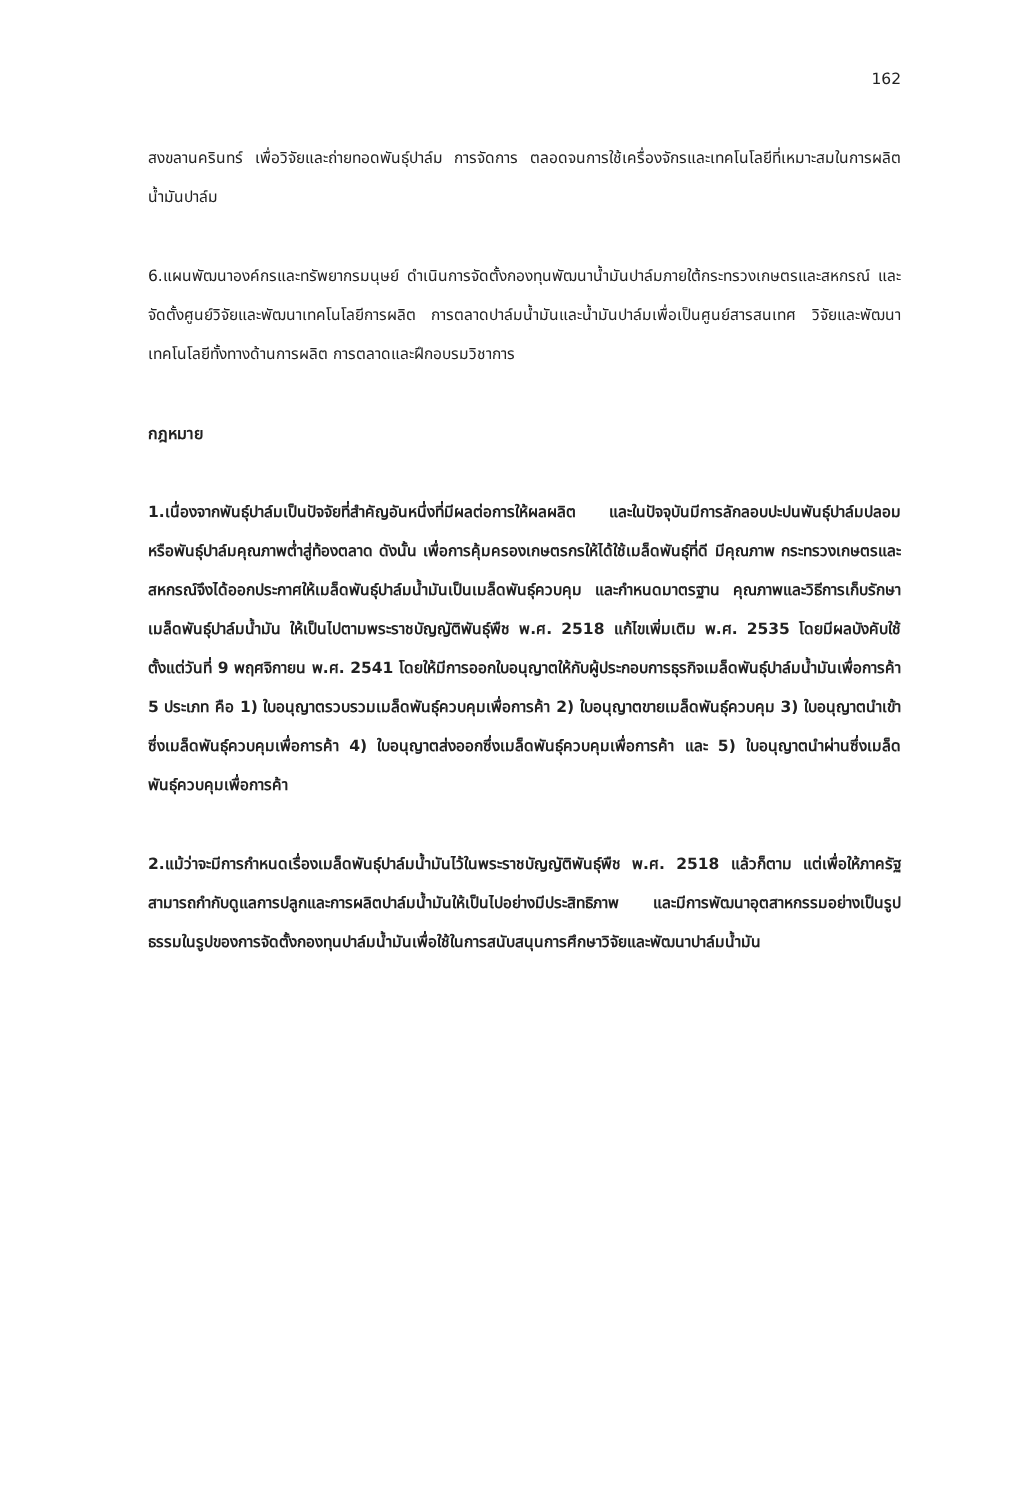162
สงขลานครินทร์ เพื่อวิจัยและถ่ายทอดพันธุ์ปาล์ม การจัดการ ตลอดจนการใช้เครื่องจักรและเทคโนโลยีที่เหมาะสมในการผลิตน้ำมันปาล์ม
6.แผนพัฒนาองค์กรและทรัพยากรมนุษย์ ดำเนินการจัดตั้งกองทุนพัฒนาน้ำมันปาล์มภายใต้กระทรวงเกษตรและสหกรณ์ และจัดตั้งศูนย์วิจัยและพัฒนาเทคโนโลยีการผลิต การตลาดปาล์มน้ำมันและน้ำมันปาล์มเพื่อเป็นศูนย์สารสนเทศ วิจัยและพัฒนาเทคโนโลยีทั้งทางด้านการผลิต การตลาดและฝึกอบรมวิชาการ
กฎหมาย
1.เนื่องจากพันธุ์ปาล์มเป็นปัจจัยที่สำคัญอันหนึ่งที่มีผลต่อการให้ผลผลิต และในปัจจุบันมีการลักลอบปะปนพันธุ์ปาล์มปลอม หรือพันธุ์ปาล์มคุณภาพต่ำสู่ท้องตลาด ดังนั้น เพื่อการคุ้มครองเกษตรกรให้ได้ใช้เมล็ดพันธุ์ที่ดี มีคุณภาพ กระทรวงเกษตรและสหกรณ์จึงได้ออกประกาศให้เมล็ดพันธุ์ปาล์มน้ำมันเป็นเมล็ดพันธุ์ควบคุม และกำหนดมาตรฐาน คุณภาพและวิธีการเก็บรักษาเมล็ดพันธุ์ปาล์มน้ำมัน ให้เป็นไปตามพระราชบัญญัติพันธุ์พืช พ.ศ. 2518 แก้ไขเพิ่มเติม พ.ศ. 2535 โดยมีผลบังคับใช้ตั้งแต่วันที่ 9 พฤศจิกายน พ.ศ. 2541 โดยให้มีการออกใบอนุญาตให้กับผู้ประกอบการธุรกิจเมล็ดพันธุ์ปาล์มน้ำมันเพื่อการค้า 5 ประเภท คือ 1) ใบอนุญาตรวบรวมเมล็ดพันธุ์ควบคุมเพื่อการค้า 2) ใบอนุญาตขายเมล็ดพันธุ์ควบคุม 3) ใบอนุญาตนำเข้าซึ่งเมล็ดพันธุ์ควบคุมเพื่อการค้า 4) ใบอนุญาตส่งออกซึ่งเมล็ดพันธุ์ควบคุมเพื่อการค้า และ 5) ใบอนุญาตนำผ่านซึ่งเมล็ดพันธุ์ควบคุมเพื่อการค้า
2.แม้ว่าจะมีการกำหนดเรื่องเมล็ดพันธุ์ปาล์มน้ำมันไว้ในพระราชบัญญัติพันธุ์พืช พ.ศ. 2518 แล้วก็ตาม แต่เพื่อให้ภาครัฐสามารถกำกับดูแลการปลูกและการผลิตปาล์มน้ำมันให้เป็นไปอย่างมีประสิทธิภาพ และมีการพัฒนาอุตสาหกรรมอย่างเป็นรูปธรรมในรูปของการจัดตั้งกองทุนปาล์มน้ำมันเพื่อใช้ในการสนับสนุนการศึกษาวิจัยและพัฒนาปาล์มน้ำมัน